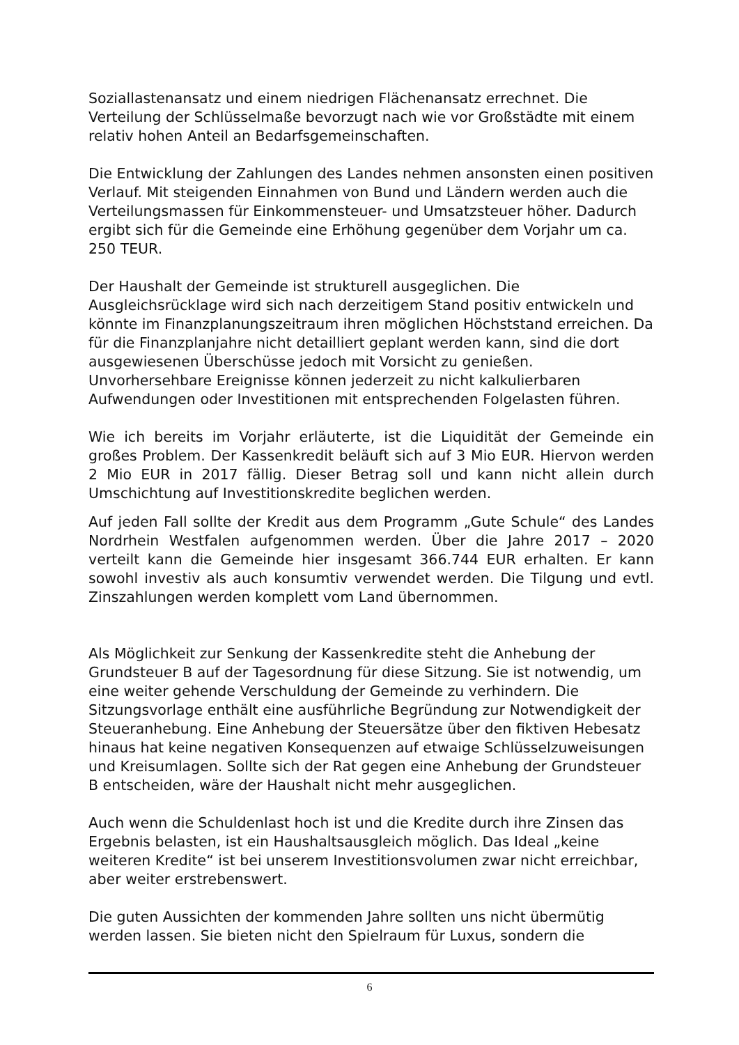Soziallastenansatz und einem niedrigen Flächenansatz errechnet. Die Verteilung der Schlüsselmaße bevorzugt nach wie vor Großstädte mit einem relativ hohen Anteil an Bedarfsgemeinschaften.
Die Entwicklung der Zahlungen des Landes nehmen ansonsten einen positiven Verlauf. Mit steigenden Einnahmen von Bund und Ländern werden auch die Verteilungsmassen für Einkommensteuer- und Umsatzsteuer höher. Dadurch ergibt sich für die Gemeinde eine Erhöhung gegenüber dem Vorjahr um ca. 250 TEUR.
Der Haushalt der Gemeinde ist strukturell ausgeglichen. Die Ausgleichsrücklage wird sich nach derzeitigem Stand positiv entwickeln und könnte im Finanzplanungszeitraum ihren möglichen Höchststand erreichen. Da für die Finanzplanjahre nicht detailliert geplant werden kann, sind die dort ausgewiesenen Überschüsse jedoch mit Vorsicht zu genießen. Unvorhersehbare Ereignisse können jederzeit zu nicht kalkulierbaren Aufwendungen oder Investitionen mit entsprechenden Folgelasten führen.
Wie ich bereits im Vorjahr erläuterte, ist die Liquidität der Gemeinde ein großes Problem. Der Kassenkredit beläuft sich auf 3 Mio EUR. Hiervon werden 2 Mio EUR in 2017 fällig. Dieser Betrag soll und kann nicht allein durch Umschichtung auf Investitionskredite beglichen werden.
Auf jeden Fall sollte der Kredit aus dem Programm „Gute Schule“ des Landes Nordrhein Westfalen aufgenommen werden. Über die Jahre 2017 – 2020 verteilt kann die Gemeinde hier insgesamt 366.744 EUR erhalten. Er kann sowohl investiv als auch konsumtiv verwendet werden. Die Tilgung und evtl. Zinszahlungen werden komplett vom Land übernommen.
Als Möglichkeit zur Senkung der Kassenkredite steht die Anhebung der Grundsteuer B auf der Tagesordnung für diese Sitzung. Sie ist notwendig, um eine weiter gehende Verschuldung der Gemeinde zu verhindern. Die Sitzungsvorlage enthält eine ausführliche Begründung zur Notwendigkeit der Steueranhebung. Eine Anhebung der Steuersätze über den fiktiven Hebesatz hinaus hat keine negativen Konsequenzen auf etwaige Schlüsselzuweisungen und Kreisumlagen. Sollte sich der Rat gegen eine Anhebung der Grundsteuer B entscheiden, wäre der Haushalt nicht mehr ausgeglichen.
Auch wenn die Schuldenlast hoch ist und die Kredite durch ihre Zinsen das Ergebnis belasten, ist ein Haushaltsausgleich möglich. Das Ideal „keine weiteren Kredite“ ist bei unserem Investitionsvolumen zwar nicht erreichbar, aber weiter erstrebenswert.
Die guten Aussichten der kommenden Jahre sollten uns nicht übermütig werden lassen. Sie bieten nicht den Spielraum für Luxus, sondern die
6